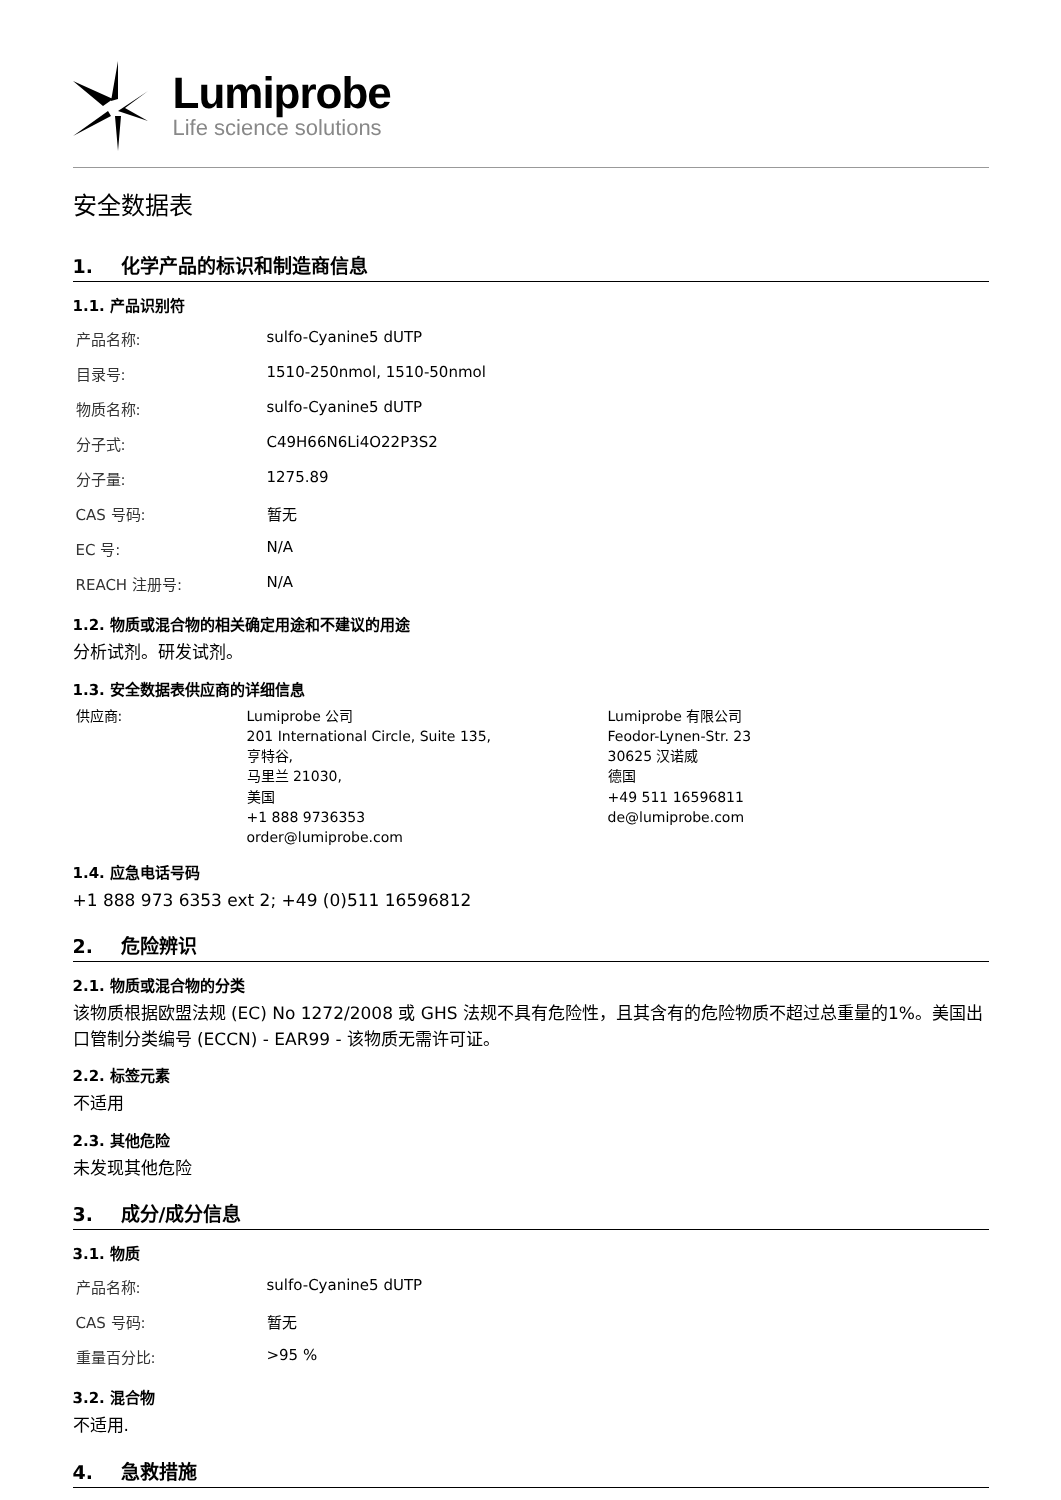Lumiprobe
Life science solutions
安全数据表
1. 化学产品的标识和制造商信息
1.1. 产品识别符
| 产品名称: | sulfo-Cyanine5 dUTP |
| 目录号: | 1510-250nmol, 1510-50nmol |
| 物质名称: | sulfo-Cyanine5 dUTP |
| 分子式: | C49H66N6Li4O22P3S2 |
| 分子量: | 1275.89 |
| CAS 号码: | 暂无 |
| EC 号: | N/A |
| REACH 注册号: | N/A |
1.2. 物质或混合物的相关确定用途和不建议的用途
分析试剂。研发试剂。
1.3. 安全数据表供应商的详细信息
| 供应商: | Lumiprobe 公司 201 International Circle, Suite 135, 亨特谷, 马里兰 21030, 美国 +1 888 9736353 order@lumiprobe.com | Lumiprobe 有限公司 Feodor-Lynen-Str. 23 30625 汉诺威 德国 +49 511 16596811 de@lumiprobe.com |
1.4. 应急电话号码
+1 888 973 6353 ext 2; +49 (0)511 16596812
2. 危险辨识
2.1. 物质或混合物的分类
该物质根据欧盟法规 (EC) No 1272/2008 或 GHS 法规不具有危险性，且其含有的危险物质不超过总重量的1%。美国出口管制分类编号 (ECCN) - EAR99 - 该物质无需许可证。
2.2. 标签元素
不适用
2.3. 其他危险
未发现其他危险
3. 成分/成分信息
3.1. 物质
| 产品名称: | sulfo-Cyanine5 dUTP |
| CAS 号码: | 暂无 |
| 重量百分比: | >95 % |
3.2. 混合物
不适用.
4. 急救措施